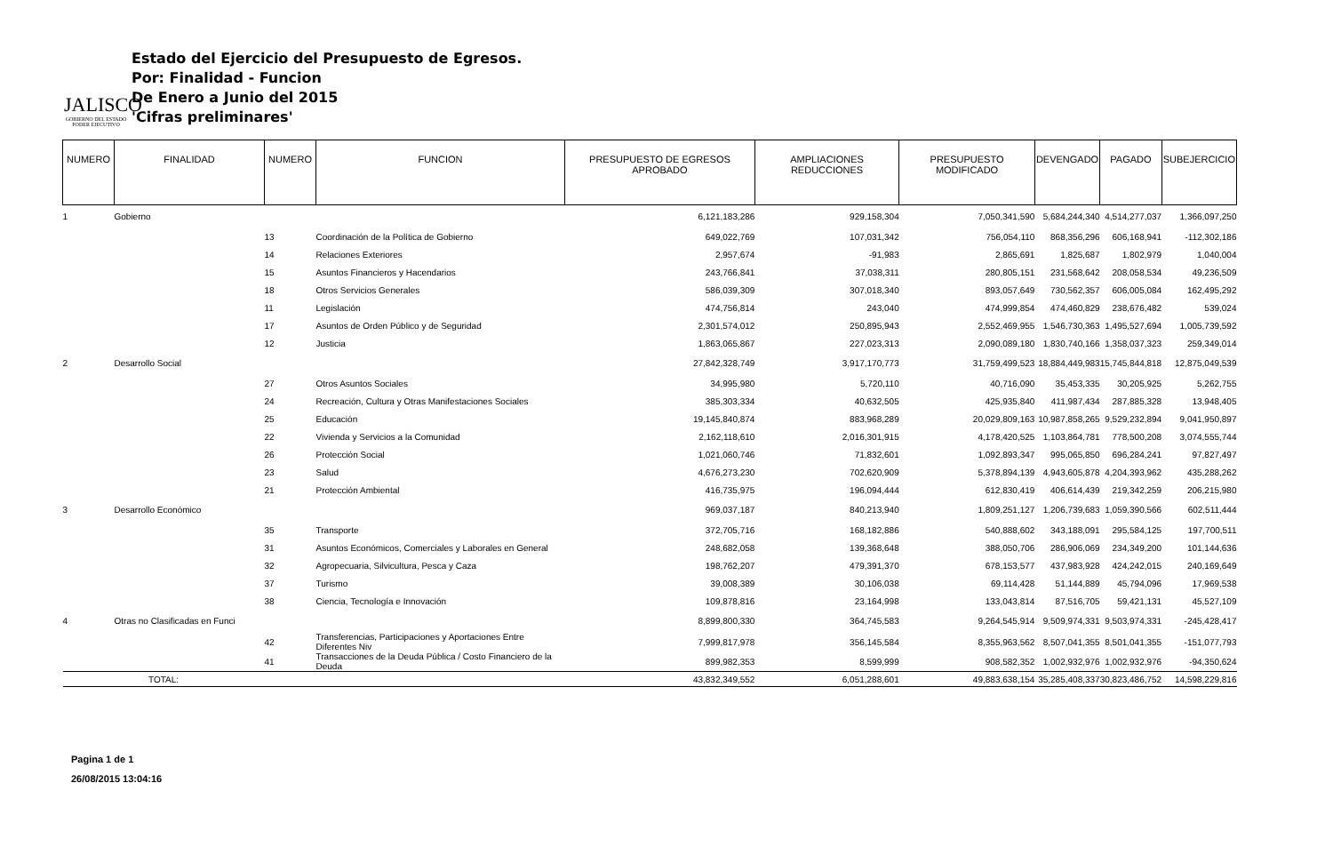JALISCO
GOBIERNO DEL ESTADO
PODER EJECUTIVO
Estado del Ejercicio del Presupuesto de Egresos.
Por: Finalidad - Funcion
De Enero a Junio del 2015
'Cifras preliminares'
| NUMERO | FINALIDAD | NUMERO | FUNCION | PRESUPUESTO DE EGRESOS APROBADO | AMPLIACIONES REDUCCIONES | PRESUPUESTO MODIFICADO | DEVENGADO | PAGADO | SUBEJERCICIO |
| --- | --- | --- | --- | --- | --- | --- | --- | --- | --- |
| 1 | Gobierno | | | 6,121,183,286 | 929,158,304 | 7,050,341,590 | 5,684,244,340 | 4,514,277,037 | 1,366,097,250 |
| | | 13 | Coordinación de la Política de Gobierno | 649,022,769 | 107,031,342 | 756,054,110 | 868,356,296 | 606,168,941 | -112,302,186 |
| | | 14 | Relaciones Exteriores | 2,957,674 | -91,983 | 2,865,691 | 1,825,687 | 1,802,979 | 1,040,004 |
| | | 15 | Asuntos Financieros y Hacendarios | 243,766,841 | 37,038,311 | 280,805,151 | 231,568,642 | 208,058,534 | 49,236,509 |
| | | 18 | Otros Servicios Generales | 586,039,309 | 307,018,340 | 893,057,649 | 730,562,357 | 606,005,084 | 162,495,292 |
| | | 11 | Legislación | 474,756,814 | 243,040 | 474,999,854 | 474,460,829 | 238,676,482 | 539,024 |
| | | 17 | Asuntos de Orden Público y de Seguridad | 2,301,574,012 | 250,895,943 | 2,552,469,955 | 1,546,730,363 | 1,495,527,694 | 1,005,739,592 |
| | | 12 | Justicia | 1,863,065,867 | 227,023,313 | 2,090,089,180 | 1,830,740,166 | 1,358,037,323 | 259,349,014 |
| 2 | Desarrollo Social | | | 27,842,328,749 | 3,917,170,773 | 31,759,499,523 | 18,884,449,983 | 15,745,844,818 | 12,875,049,539 |
| | | 27 | Otros Asuntos Sociales | 34,995,980 | 5,720,110 | 40,716,090 | 35,453,335 | 30,205,925 | 5,262,755 |
| | | 24 | Recreación, Cultura y Otras Manifestaciones Sociales | 385,303,334 | 40,632,505 | 425,935,840 | 411,987,434 | 287,885,328 | 13,948,405 |
| | | 25 | Educación | 19,145,840,874 | 883,968,289 | 20,029,809,163 | 10,987,858,265 | 9,529,232,894 | 9,041,950,897 |
| | | 22 | Vivienda y Servicios a la Comunidad | 2,162,118,610 | 2,016,301,915 | 4,178,420,525 | 1,103,864,781 | 778,500,208 | 3,074,555,744 |
| | | 26 | Protección Social | 1,021,060,746 | 71,832,601 | 1,092,893,347 | 995,065,850 | 696,284,241 | 97,827,497 |
| | | 23 | Salud | 4,676,273,230 | 702,620,909 | 5,378,894,139 | 4,943,605,878 | 4,204,393,962 | 435,288,262 |
| | | 21 | Protección Ambiental | 416,735,975 | 196,094,444 | 612,830,419 | 406,614,439 | 219,342,259 | 206,215,980 |
| 3 | Desarrollo Económico | | | 969,037,187 | 840,213,940 | 1,809,251,127 | 1,206,739,683 | 1,059,390,566 | 602,511,444 |
| | | 35 | Transporte | 372,705,716 | 168,182,886 | 540,888,602 | 343,188,091 | 295,584,125 | 197,700,511 |
| | | 31 | Asuntos Económicos, Comerciales y Laborales en General | 248,682,058 | 139,368,648 | 388,050,706 | 286,906,069 | 234,349,200 | 101,144,636 |
| | | 32 | Agropecuaria, Silvicultura, Pesca y Caza | 198,762,207 | 479,391,370 | 678,153,577 | 437,983,928 | 424,242,015 | 240,169,649 |
| | | 37 | Turismo | 39,008,389 | 30,106,038 | 69,114,428 | 51,144,889 | 45,794,096 | 17,969,538 |
| | | 38 | Ciencia, Tecnología e Innovación | 109,878,816 | 23,164,998 | 133,043,814 | 87,516,705 | 59,421,131 | 45,527,109 |
| 4 | Otras no Clasificadas en Funci | | | 8,899,800,330 | 364,745,583 | 9,264,545,914 | 9,509,974,331 | 9,503,974,331 | -245,428,417 |
| | | 42 | Transferencias, Participaciones y Aportaciones Entre Diferentes Niv | 7,999,817,978 | 356,145,584 | 8,355,963,562 | 8,507,041,355 | 8,501,041,355 | -151,077,793 |
| | | 41 | Transacciones de la Deuda Pública / Costo Financiero de la Deuda | 899,982,353 | 8,599,999 | 908,582,352 | 1,002,932,976 | 1,002,932,976 | -94,350,624 |
| TOTAL: | | | | 43,832,349,552 | 6,051,288,601 | 49,883,638,154 | 35,285,408,337 | 30,823,486,752 | 14,598,229,816 |
Pagina 1 de 1
26/08/2015 13:04:16